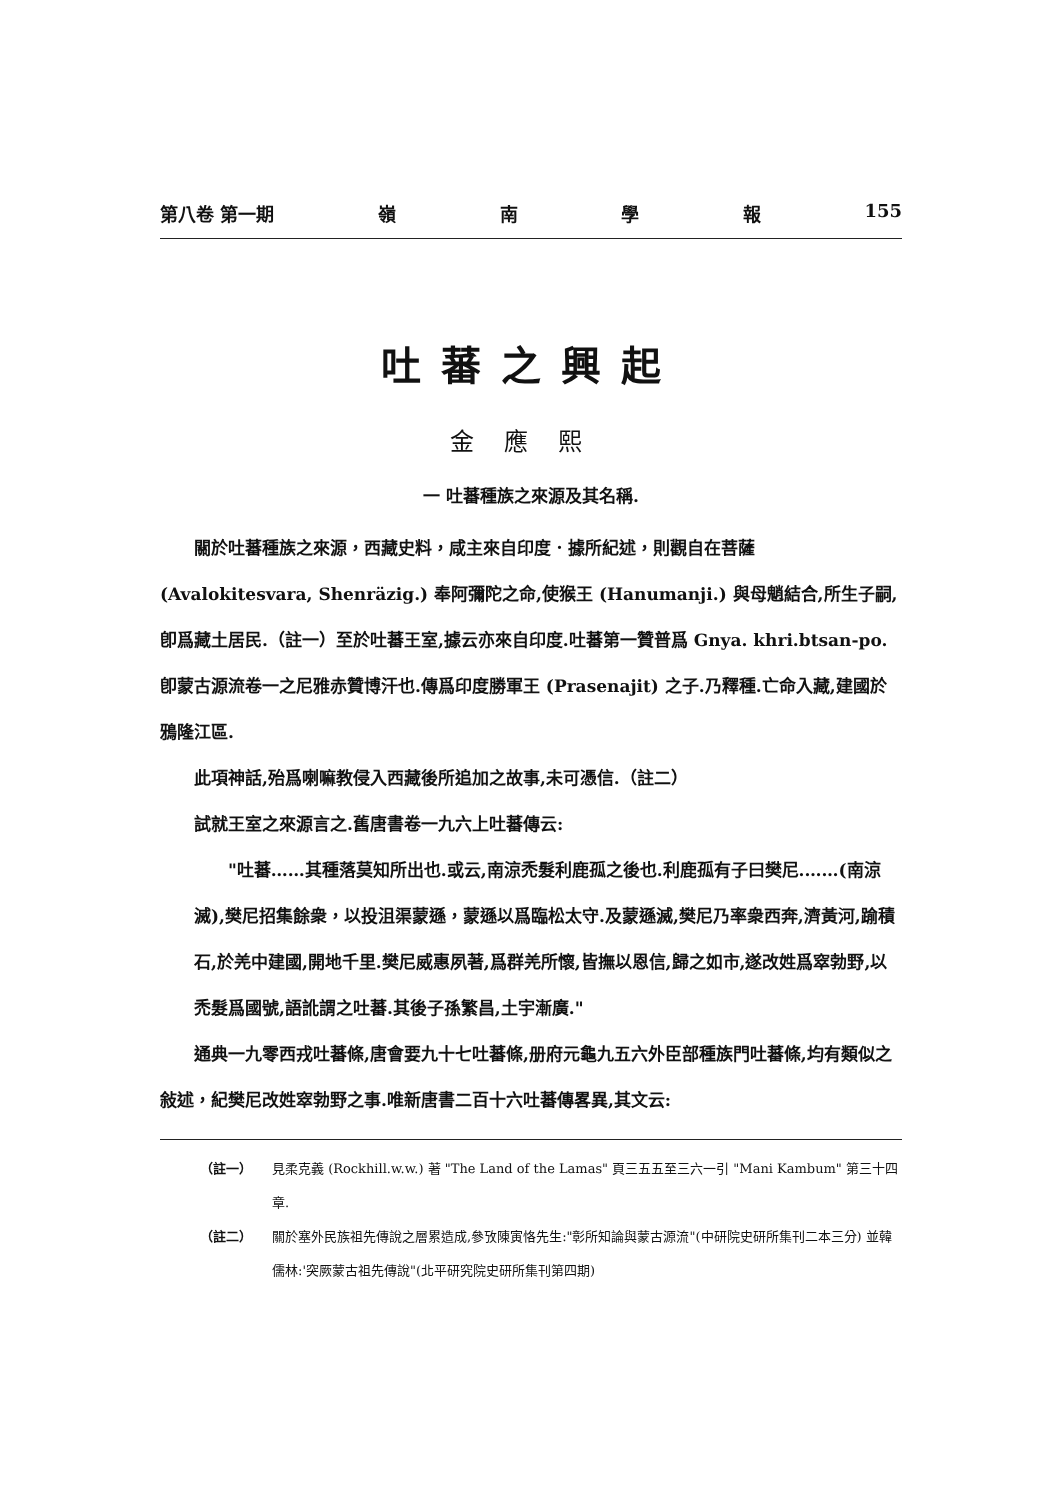第八卷 第一期 嶺南學報 155
吐蕃之興起
金應熙
一 吐蕃種族之來源及其名稱.
關於吐蕃種族之來源，西藏史料，咸主來自印度．據所紀述，則觀自在菩薩 (Avalokitesvara, Shenräzig.) 奉阿彌陀之命,使猴王 (Hanumanji.) 與母魈結合,所生子嗣,卽爲藏土居民.（註一）至於吐蕃王室,據云亦來自印度.吐蕃第一贊普爲 Gnya. khri.btsan-po. 卽蒙古源流卷一之尼雅赤贊博汗也.傳爲印度勝軍王 (Prasenajit) 之子.乃釋種.亡命入藏,建國於鴉隆江區.
此項神話,殆爲喇嘛教侵入西藏後所追加之故事,未可憑信.（註二）
試就王室之來源言之.舊唐書卷一九六上吐蕃傳云:
"吐蕃……其種落莫知所出也.或云,南涼禿髮利鹿孤之後也.利鹿孤有子曰樊尼.……(南涼滅),樊尼招集餘衆，以投沮渠蒙遜，蒙遜以爲臨松太守.及蒙遜滅,樊尼乃率衆西奔,濟黃河,踰積石,於羌中建國,開地千里.樊尼威惠夙著,爲群羌所懷,皆撫以恩信,歸之如市,遂改姓爲窣勃野,以禿髮爲國號,語訛謂之吐蕃.其後子孫繁昌,土宇漸廣."
通典一九零西戎吐蕃條,唐會要九十七吐蕃條,册府元龜九五六外臣部種族門吐蕃條,均有類似之敍述，紀樊尼改姓窣勃野之事.唯新唐書二百十六吐蕃傳畧異,其文云:
（註一） 見柔克義 (Rockhill.w.w.) 著 "The Land of the Lamas" 頁三五五至三六一引 "Mani Kambum" 第三十四章.
（註二） 關於塞外民族祖先傳說之層累造成,參攷陳寅恪先生:"彰所知論與蒙古源流"(中研院史研所集刊二本三分) 並韓儒林:'突厥蒙古祖先傳說"(北平研究院史研所集刊第四期)